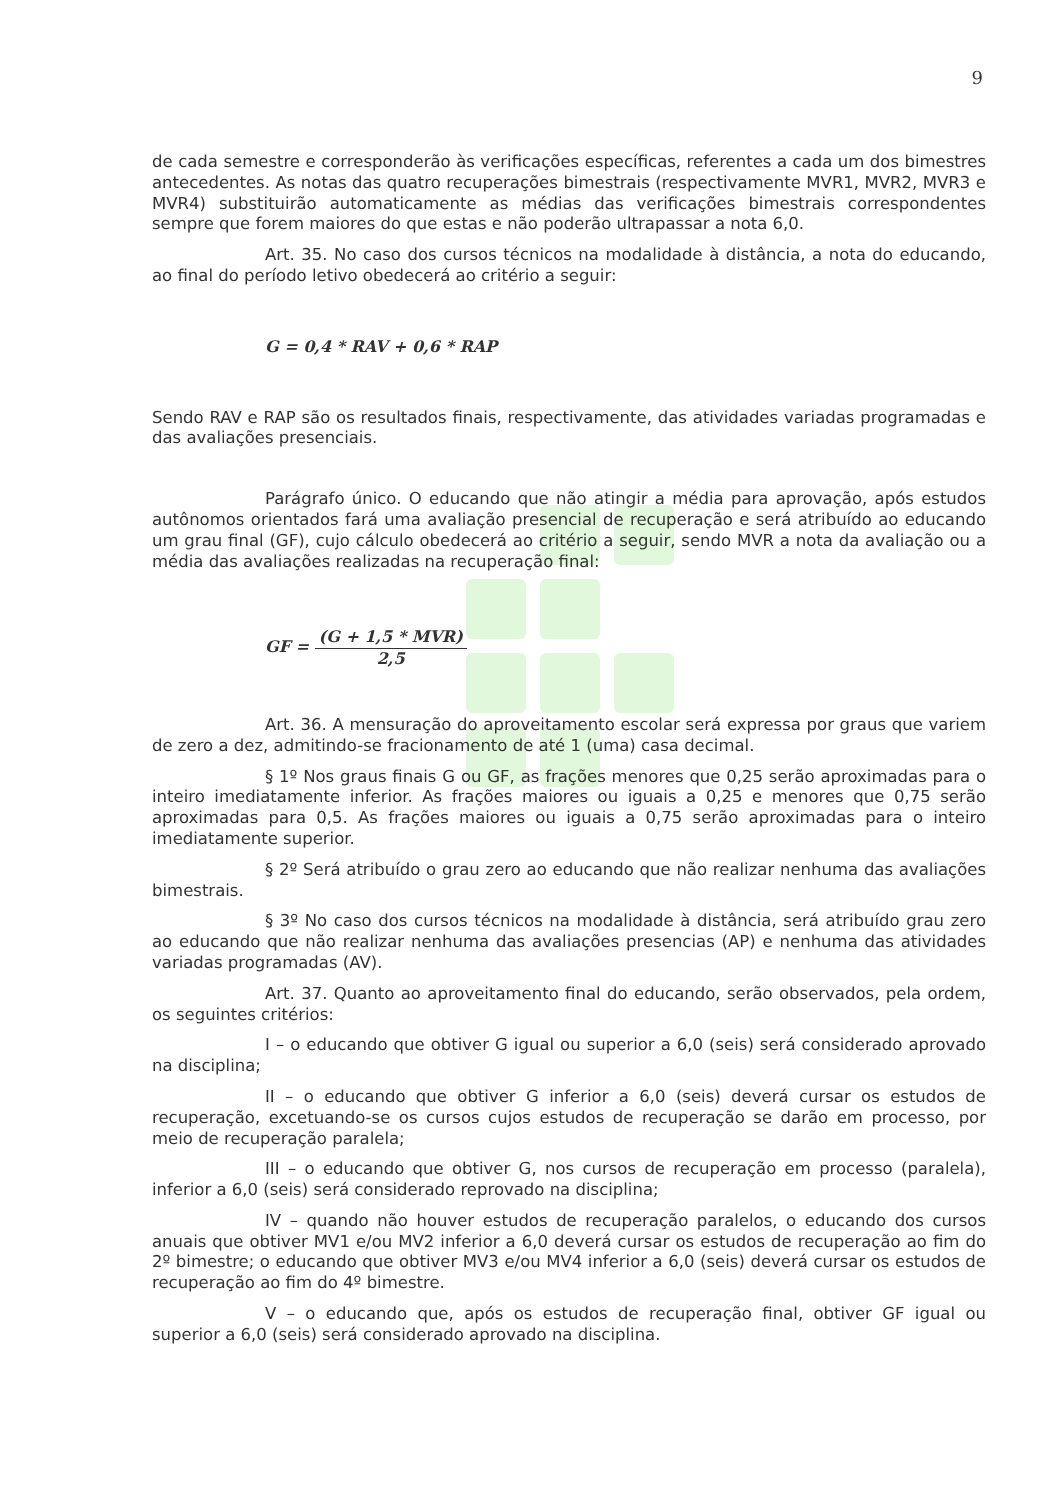9
de cada semestre e corresponderão às verificações específicas, referentes a cada um dos bimestres antecedentes. As notas das quatro recuperações bimestrais (respectivamente MVR1, MVR2, MVR3 e MVR4) substituirão automaticamente as médias das verificações bimestrais correspondentes sempre que forem maiores do que estas e não poderão ultrapassar a nota 6,0.
Art. 35. No caso dos cursos técnicos na modalidade à distância, a nota do educando, ao final do período letivo obedecerá ao critério a seguir:
G = 0,4 * RAV + 0,6 * RAP
Sendo RAV e RAP são os resultados finais, respectivamente, das atividades variadas programadas e das avaliações presenciais.
Parágrafo único. O educando que não atingir a média para aprovação, após estudos autônomos orientados fará uma avaliação presencial de recuperação e será atribuído ao educando um grau final (GF), cujo cálculo obedecerá ao critério a seguir, sendo MVR a nota da avaliação ou a média das avaliações realizadas na recuperação final:
GF = (G + 1,5 * MVR) 2,5
Art. 36. A mensuração do aproveitamento escolar será expressa por graus que variem de zero a dez, admitindo-se fracionamento de até 1 (uma) casa decimal.
§ 1º Nos graus finais G ou GF, as frações menores que 0,25 serão aproximadas para o inteiro imediatamente inferior. As frações maiores ou iguais a 0,25 e menores que 0,75 serão aproximadas para 0,5. As frações maiores ou iguais a 0,75 serão aproximadas para o inteiro imediatamente superior.
§ 2º Será atribuído o grau zero ao educando que não realizar nenhuma das avaliações bimestrais.
§ 3º No caso dos cursos técnicos na modalidade à distância, será atribuído grau zero ao educando que não realizar nenhuma das avaliações presencias (AP) e nenhuma das atividades variadas programadas (AV).
Art. 37. Quanto ao aproveitamento final do educando, serão observados, pela ordem, os seguintes critérios:
I – o educando que obtiver G igual ou superior a 6,0 (seis) será considerado aprovado na disciplina;
II – o educando que obtiver G inferior a 6,0 (seis) deverá cursar os estudos de recuperação, excetuando-se os cursos cujos estudos de recuperação se darão em processo, por meio de recuperação paralela;
III – o educando que obtiver G, nos cursos de recuperação em processo (paralela), inferior a 6,0 (seis) será considerado reprovado na disciplina;
IV – quando não houver estudos de recuperação paralelos, o educando dos cursos anuais que obtiver MV1 e/ou MV2 inferior a 6,0 deverá cursar os estudos de recuperação ao fim do 2º bimestre; o educando que obtiver MV3 e/ou MV4 inferior a 6,0 (seis) deverá cursar os estudos de recuperação ao fim do 4º bimestre.
V – o educando que, após os estudos de recuperação final, obtiver GF igual ou superior a 6,0 (seis) será considerado aprovado na disciplina.